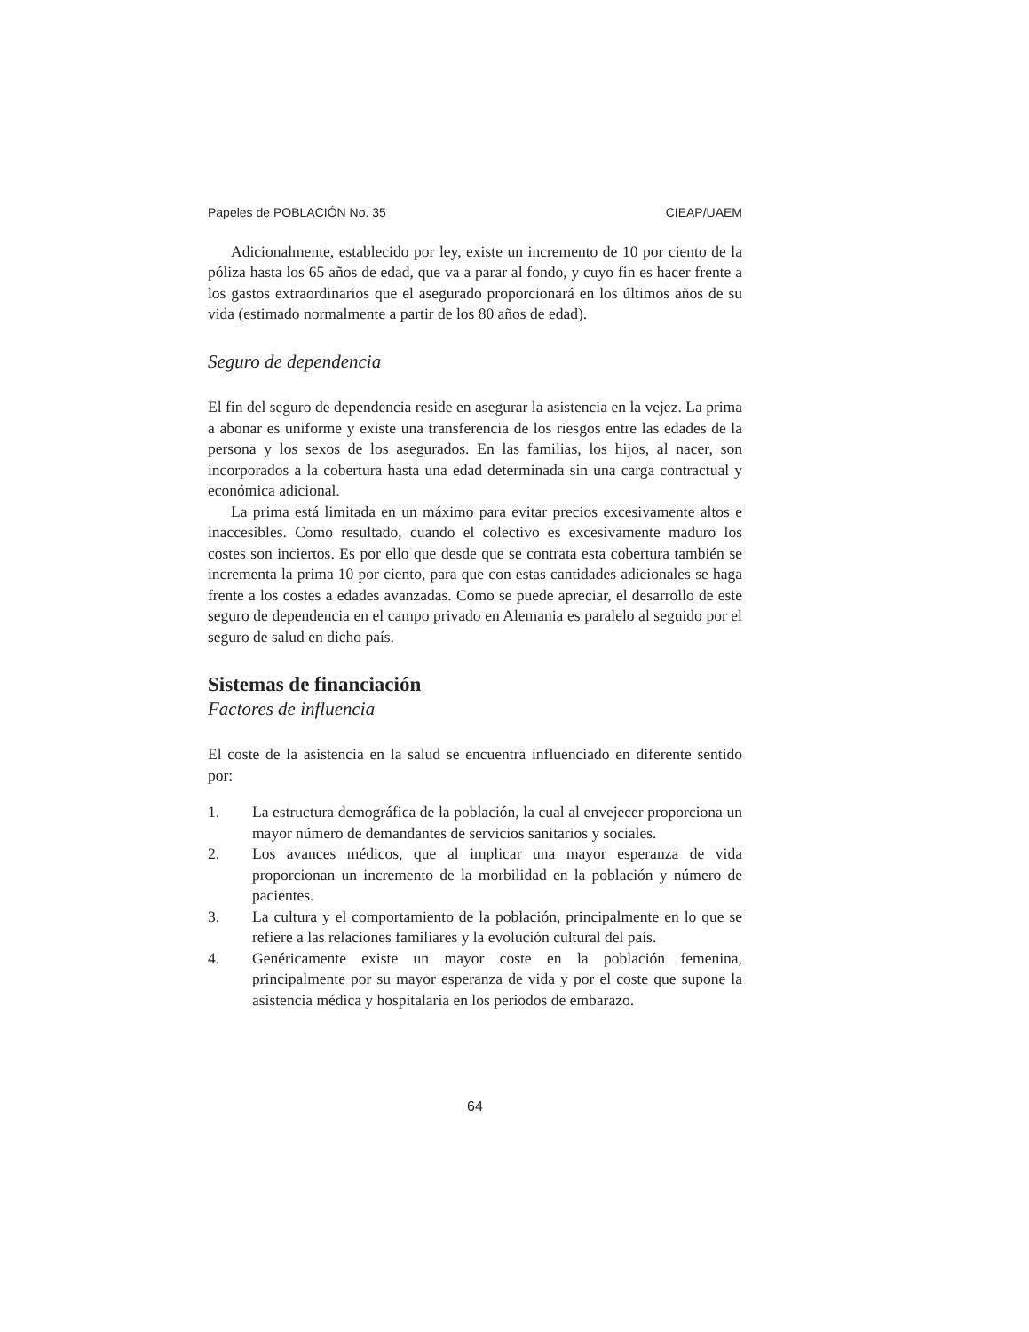Papeles de POBLACIÓN No. 35 CIEAP/UAEM
Adicionalmente, establecido por ley, existe un incremento de 10 por ciento de la póliza hasta los 65 años de edad, que va a parar al fondo, y cuyo fin es hacer frente a los gastos extraordinarios que el asegurado proporcionará en los últimos años de su vida (estimado normalmente a partir de los 80 años de edad).
Seguro de dependencia
El fin del seguro de dependencia reside en asegurar la asistencia en la vejez. La prima a abonar es uniforme y existe una transferencia de los riesgos entre las edades de la persona y los sexos de los asegurados. En las familias, los hijos, al nacer, son incorporados a la cobertura hasta una edad determinada sin una carga contractual y económica adicional.
La prima está limitada en un máximo para evitar precios excesivamente altos e inaccesibles. Como resultado, cuando el colectivo es excesivamente maduro los costes son inciertos. Es por ello que desde que se contrata esta cobertura también se incrementa la prima 10 por ciento, para que con estas cantidades adicionales se haga frente a los costes a edades avanzadas. Como se puede apreciar, el desarrollo de este seguro de dependencia en el campo privado en Alemania es paralelo al seguido por el seguro de salud en dicho país.
Sistemas de financiación
Factores de influencia
El coste de la asistencia en la salud se encuentra influenciado en diferente sentido por:
1. La estructura demográfica de la población, la cual al envejecer proporciona un mayor número de demandantes de servicios sanitarios y sociales.
2. Los avances médicos, que al implicar una mayor esperanza de vida proporcionan un incremento de la morbilidad en la población y número de pacientes.
3. La cultura y el comportamiento de la población, principalmente en lo que se refiere a las relaciones familiares y la evolución cultural del país.
4. Genéricamente existe un mayor coste en la población femenina, principalmente por su mayor esperanza de vida y por el coste que supone la asistencia médica y hospitalaria en los periodos de embarazo.
64